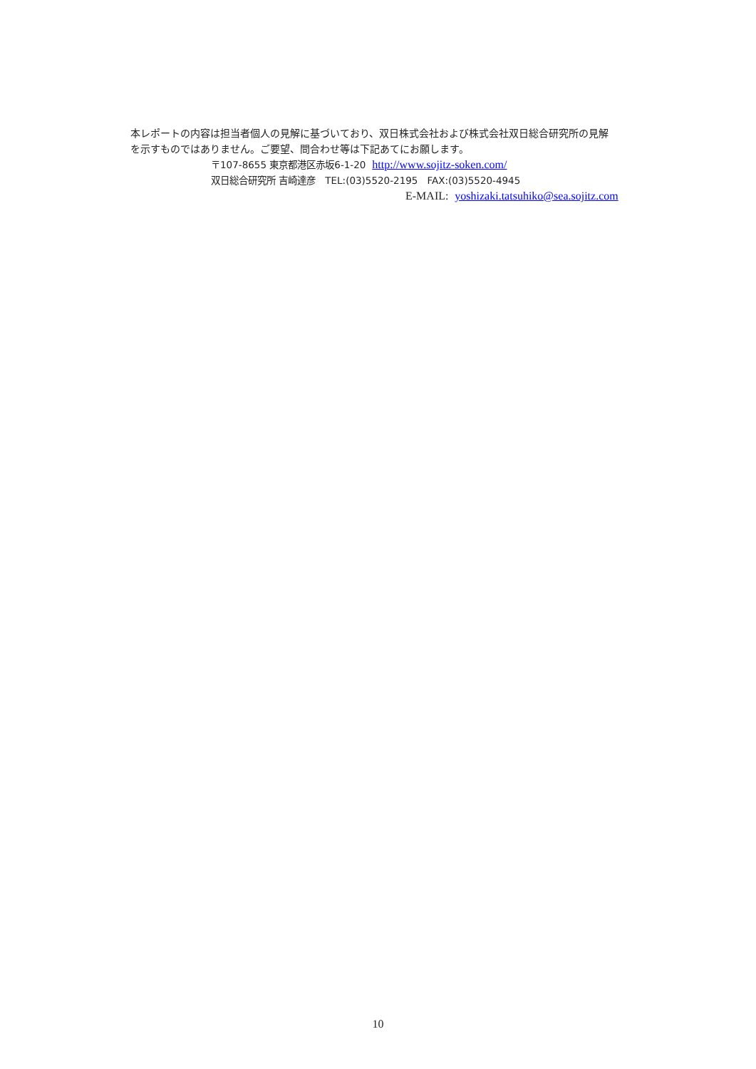本レポートの内容は担当者個人の見解に基づいており、双日株式会社および株式会社双日総合研究所の見解
を示すものではありません。ご要望、問合わせ等は下記あてにお願します。
〒107-8655 東京都港区赤坂6-1-20 http://www.sojitz-soken.com/
双日総合研究所 吉崎達彦　TEL:(03)5520-2195　FAX:(03)5520-4945
E-MAIL: yoshizaki.tatsuhiko@sea.sojitz.com
10